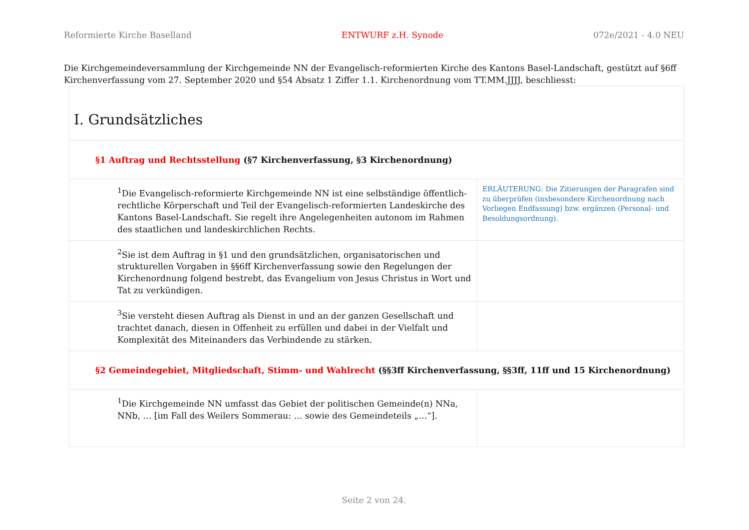Reformierte Kirche Baselland ENTWURF z.H. Synode 072e/2021 - 4.0 NEU
Die Kirchgemeindeversammlung der Kirchgemeinde NN der Evangelisch-reformierten Kirche des Kantons Basel-Landschaft, gestützt auf §6ff Kirchenverfassung vom 27. September 2020 und §54 Absatz 1 Ziffer 1.1. Kirchenordnung vom TT.MM.JJJJ, beschliesst:
| I. Grundsätzliches | |
| §1 Auftrag und Rechtsstellung (§7 Kirchenverfassung, §3 Kirchenordnung) | |
| <sup>1</sup> Die Evangelisch-reformierte Kirchgemeinde NN ist eine selbständige öffentlich-rechtliche Körperschaft und Teil der Evangelisch-reformierten Landeskirche des Kantons Basel-Landschaft. Sie regelt ihre Angelegenheiten autonom im Rahmen des staatlichen und landeskirchlichen Rechts. | ERLÄUTERUNG: Die Zitierungen der Paragrafen sind zu überprüfen (insbesondere Kirchenordnung nach Vorliegen Endfassung) bzw. ergänzen (Personal- und Besoldungsordnung). |
| <sup>2</sup> Sie ist dem Auftrag in §1 und den grundsätzlichen, organisatorischen und strukturellen Vorgaben in §§6ff Kirchenverfassung sowie den Regelungen der Kirchenordnung folgend bestrebt, das Evangelium von Jesus Christus in Wort und Tat zu verkündigen. | |
| <sup>3</sup> Sie versteht diesen Auftrag als Dienst in und an der ganzen Gesellschaft und trachtet danach, diesen in Offenheit zu erfüllen und dabei in der Vielfalt und Komplexität des Miteinanders das Verbindende zu stärken. | |
| §2 Gemeindegebiet, Mitgliedschaft, Stimm- und Wahlrecht (§§3ff Kirchenverfassung, §§3ff, 11ff und 15 Kirchenordnung) | |
| <sup>1</sup> Die Kirchgemeinde NN umfasst das Gebiet der politischen Gemeinde(n) NNa, NNb, … [im Fall des Weilers Sommerau: … sowie des Gemeindeteils „…“]. | |
Seite 2 von 24.